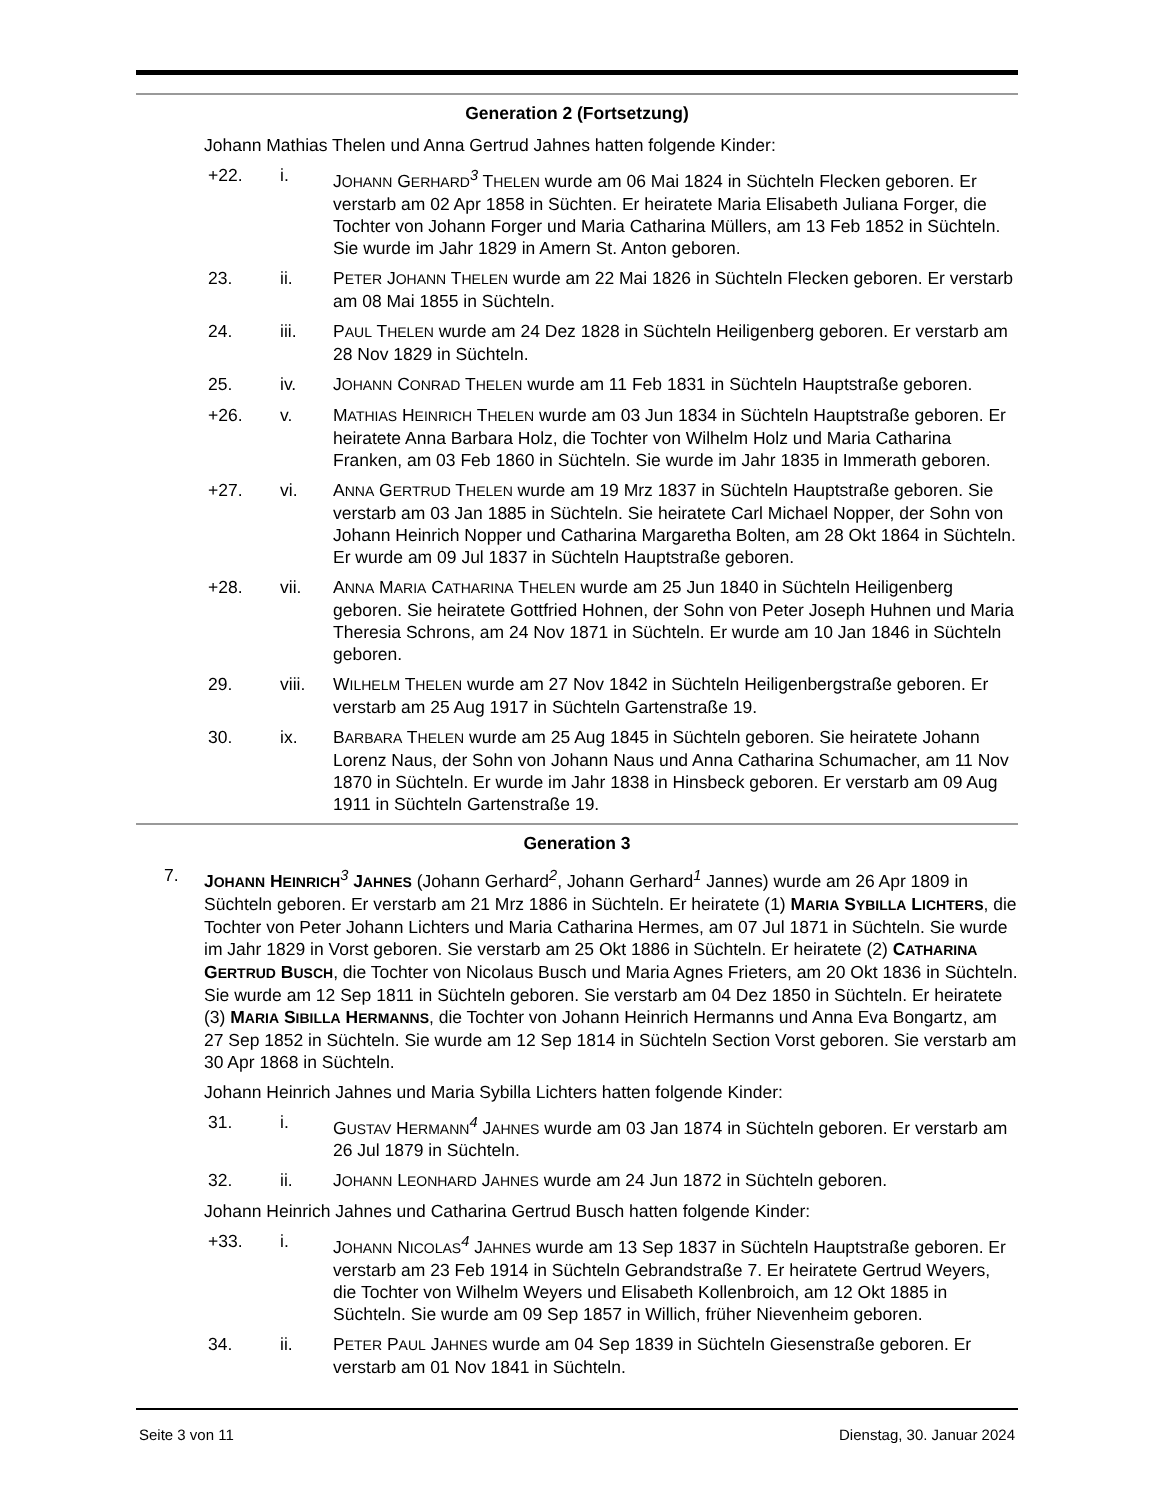Generation 2 (Fortsetzung)
Johann Mathias Thelen und Anna Gertrud Jahnes hatten folgende Kinder:
+22. i. JOHANN GERHARD<sup>3</sup> THELEN wurde am 06 Mai 1824 in Süchteln Flecken geboren. Er verstarb am 02 Apr 1858 in Süchten. Er heiratete Maria Elisabeth Juliana Forger, die Tochter von Johann Forger und Maria Catharina Müllers, am 13 Feb 1852 in Süchteln. Sie wurde im Jahr 1829 in Amern St. Anton geboren.
23. ii. PETER JOHANN THELEN wurde am 22 Mai 1826 in Süchteln Flecken geboren. Er verstarb am 08 Mai 1855 in Süchteln.
24. iii. PAUL THELEN wurde am 24 Dez 1828 in Süchteln Heiligenberg geboren. Er verstarb am 28 Nov 1829 in Süchteln.
25. iv. JOHANN CONRAD THELEN wurde am 11 Feb 1831 in Süchteln Hauptstraße geboren.
+26. v. MATHIAS HEINRICH THELEN wurde am 03 Jun 1834 in Süchteln Hauptstraße geboren. Er heiratete Anna Barbara Holz, die Tochter von Wilhelm Holz und Maria Catharina Franken, am 03 Feb 1860 in Süchteln. Sie wurde im Jahr 1835 in Immerath geboren.
+27. vi. ANNA GERTRUD THELEN wurde am 19 Mrz 1837 in Süchteln Hauptstraße geboren. Sie verstarb am 03 Jan 1885 in Süchteln. Sie heiratete Carl Michael Nopper, der Sohn von Johann Heinrich Nopper und Catharina Margaretha Bolten, am 28 Okt 1864 in Süchteln. Er wurde am 09 Jul 1837 in Süchteln Hauptstraße geboren.
+28. vii. ANNA MARIA CATHARINA THELEN wurde am 25 Jun 1840 in Süchteln Heiligenberg geboren. Sie heiratete Gottfried Hohnen, der Sohn von Peter Joseph Huhnen und Maria Theresia Schrons, am 24 Nov 1871 in Süchteln. Er wurde am 10 Jan 1846 in Süchteln geboren.
29. viii. WILHELM THELEN wurde am 27 Nov 1842 in Süchteln Heiligenbergstraße geboren. Er verstarb am 25 Aug 1917 in Süchteln Gartenstraße 19.
30. ix. BARBARA THELEN wurde am 25 Aug 1845 in Süchteln geboren. Sie heiratete Johann Lorenz Naus, der Sohn von Johann Naus und Anna Catharina Schumacher, am 11 Nov 1870 in Süchteln. Er wurde im Jahr 1838 in Hinsbeck geboren. Er verstarb am 09 Aug 1911 in Süchteln Gartenstraße 19.
Generation 3
7. JOHANN HEINRICH<sup>3</sup> JAHNES (Johann Gerhard<sup>2</sup>, Johann Gerhard<sup>1</sup> Jannes) wurde am 26 Apr 1809 in Süchteln geboren. Er verstarb am 21 Mrz 1886 in Süchteln. Er heiratete (1) MARIA SYBILLA LICHTERS, die Tochter von Peter Johann Lichters und Maria Catharina Hermes, am 07 Jul 1871 in Süchteln. Sie wurde im Jahr 1829 in Vorst geboren. Sie verstarb am 25 Okt 1886 in Süchteln. Er heiratete (2) CATHARINA GERTRUD BUSCH, die Tochter von Nicolaus Busch und Maria Agnes Frieters, am 20 Okt 1836 in Süchteln. Sie wurde am 12 Sep 1811 in Süchteln geboren. Sie verstarb am 04 Dez 1850 in Süchteln. Er heiratete (3) MARIA SIBILLA HERMANNS, die Tochter von Johann Heinrich Hermanns und Anna Eva Bongartz, am 27 Sep 1852 in Süchteln. Sie wurde am 12 Sep 1814 in Süchteln Section Vorst geboren. Sie verstarb am 30 Apr 1868 in Süchteln.
Johann Heinrich Jahnes und Maria Sybilla Lichters hatten folgende Kinder:
31. i. GUSTAV HERMANN<sup>4</sup> JAHNES wurde am 03 Jan 1874 in Süchteln geboren. Er verstarb am 26 Jul 1879 in Süchteln.
32. ii. JOHANN LEONHARD JAHNES wurde am 24 Jun 1872 in Süchteln geboren.
Johann Heinrich Jahnes und Catharina Gertrud Busch hatten folgende Kinder:
+33. i. JOHANN NICOLAS<sup>4</sup> JAHNES wurde am 13 Sep 1837 in Süchteln Hauptstraße geboren. Er verstarb am 23 Feb 1914 in Süchteln Gebrandstraße 7. Er heiratete Gertrud Weyers, die Tochter von Wilhelm Weyers und Elisabeth Kollenbroich, am 12 Okt 1885 in Süchteln. Sie wurde am 09 Sep 1857 in Willich, früher Nievenheim geboren.
34. ii. PETER PAUL JAHNES wurde am 04 Sep 1839 in Süchteln Giesenstraße geboren. Er verstarb am 01 Nov 1841 in Süchteln.
Seite 3 von 11 Dienstag, 30. Januar 2024